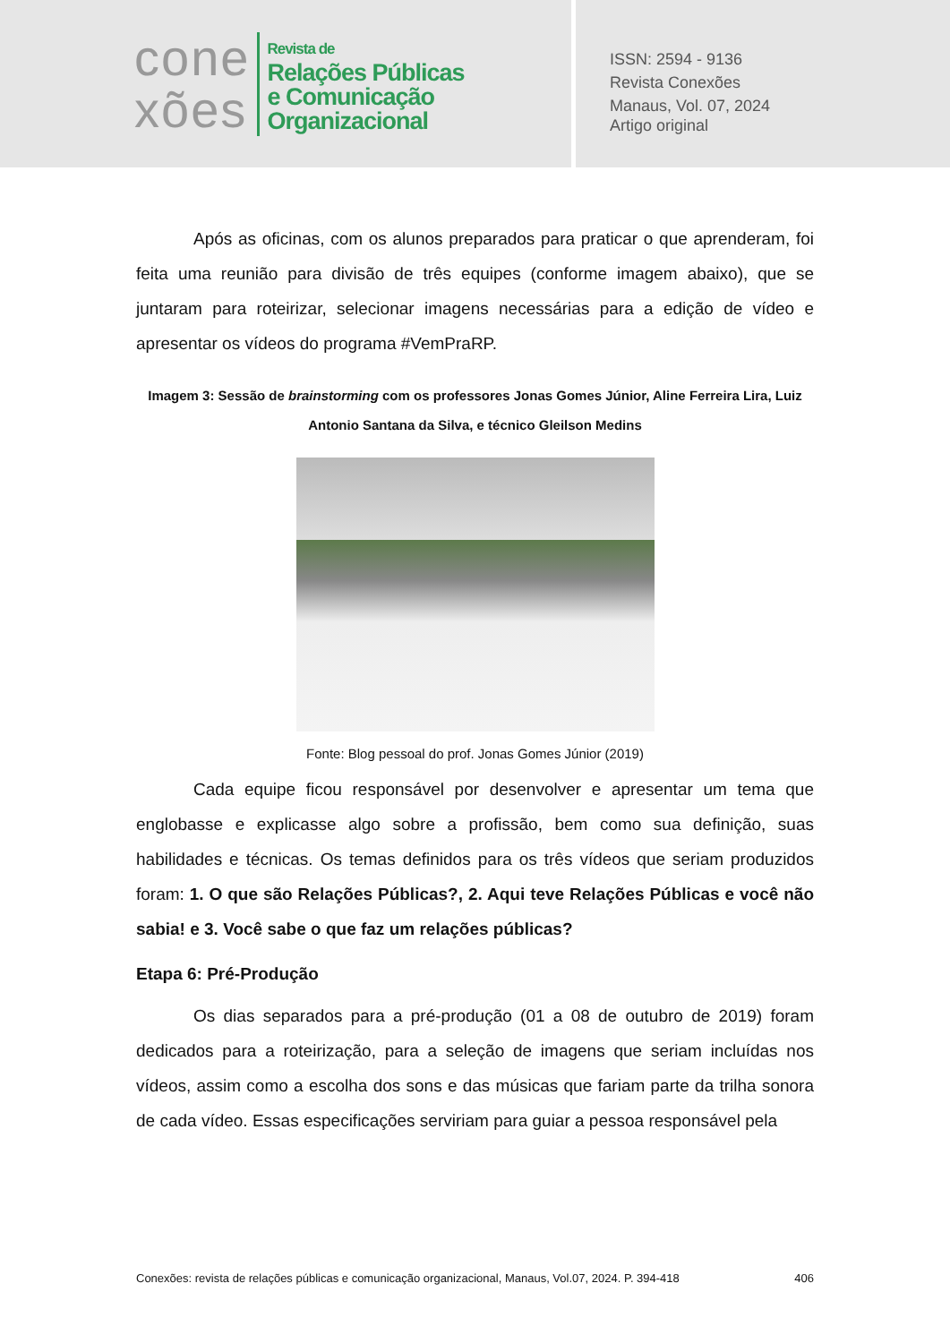cone
xões
Revista de
Relações Públicas
e Comunicação
Organizacional
ISSN: 2594 - 9136
Revista Conexões
Manaus, Vol. 07, 2024
Artigo original
Após as oficinas, com os alunos preparados para praticar o que aprenderam, foi feita uma reunião para divisão de três equipes (conforme imagem abaixo), que se juntaram para roteirizar, selecionar imagens necessárias para a edição de vídeo e apresentar os vídeos do programa #VemPraRP.
Imagem 3: Sessão de brainstorming com os professores Jonas Gomes Júnior, Aline Ferreira Lira, Luiz Antonio Santana da Silva, e técnico Gleilson Medins
Fonte: Blog pessoal do prof. Jonas Gomes Júnior (2019)
Cada equipe ficou responsável por desenvolver e apresentar um tema que englobasse e explicasse algo sobre a profissão, bem como sua definição, suas habilidades e técnicas. Os temas definidos para os três vídeos que seriam produzidos foram: 1. O que são Relações Públicas?, 2. Aqui teve Relações Públicas e você não sabia! e 3. Você sabe o que faz um relações públicas?
Etapa 6: Pré-Produção
Os dias separados para a pré-produção (01 a 08 de outubro de 2019) foram dedicados para a roteirização, para a seleção de imagens que seriam incluídas nos vídeos, assim como a escolha dos sons e das músicas que fariam parte da trilha sonora de cada vídeo. Essas especificações serviriam para guiar a pessoa responsável pela
Conexões: revista de relações públicas e comunicação organizacional, Manaus, Vol.07, 2024. P. 394-418 406